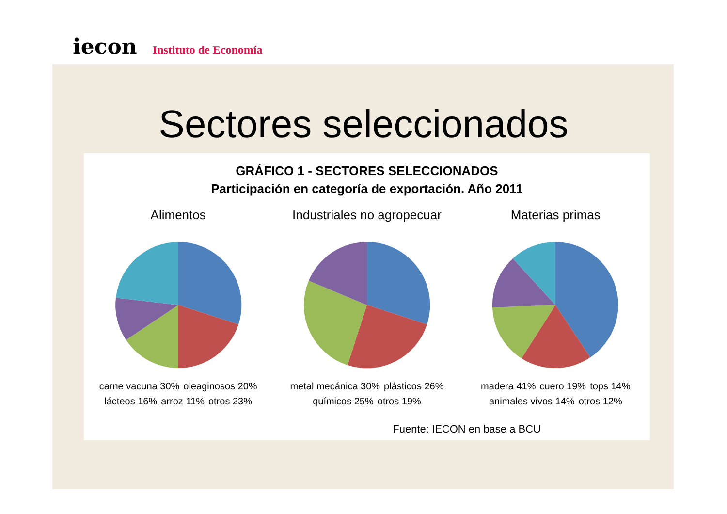iecon Instituto de Economía
Sectores seleccionados
GRÁFICO 1 - SECTORES SELECCIONADOS
Participación en categoría de exportación. Año 2011
Alimentos
carne vacuna 30% oleaginosos 20% lácteos 16% arroz 11% otros 23%
Industriales no agropecuar
metal mecánica 30% plásticos 26% químicos 25% otros 19%
Materias primas
madera 41% cuero 19% tops 14% animales vivos 14% otros 12%
Fuente: IECON en base a BCU